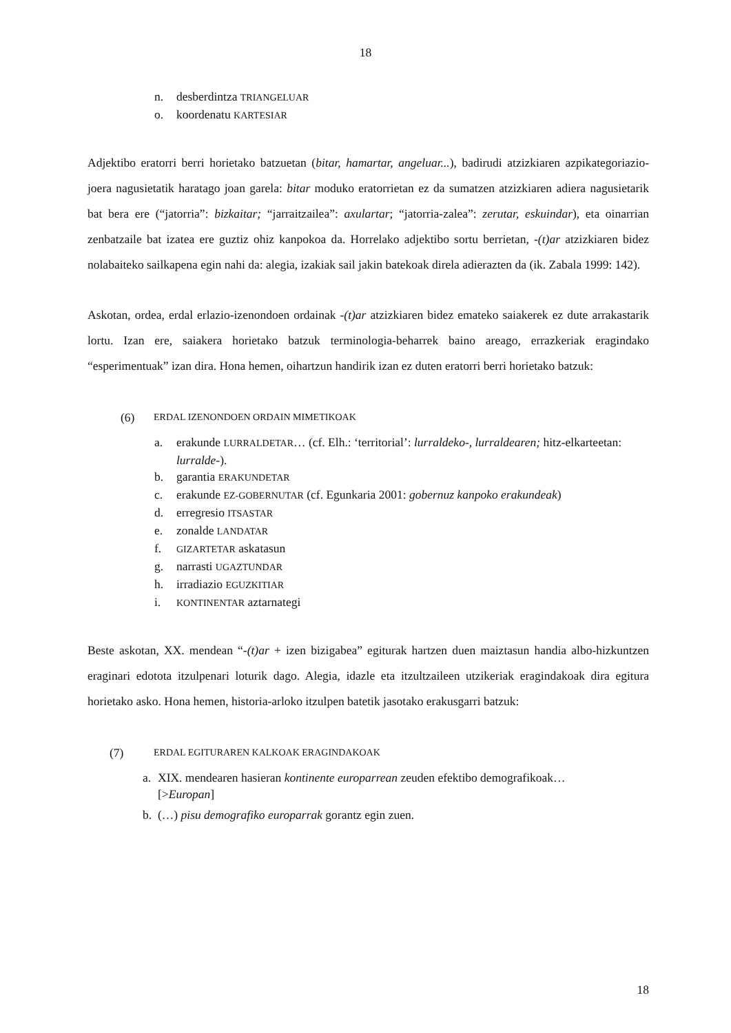18
n. desberdintza TRIANGELUAR
o. koordenatu KARTESIAR
Adjektibo eratorri berri horietako batzuetan (bitar, hamartar, angeluar...), badirudi atzizkiaren azpikategoriazio-joera nagusietatik haratago joan garela: bitar moduko eratorrietan ez da sumatzen atzizkiaren adiera nagusietarik bat bera ere (“jatorria”: bizkaitar; “jarraitzailea”: axulartar; “jatorria-zalea”: zerutar, eskuindar), eta oinarrian zenbatzaile bat izatea ere guztiz ohiz kanpokoa da. Horrelako adjektibo sortu berrietan, -(t)ar atzizkiaren bidez nolabaiteko sailkapena egin nahi da: alegia, izakiak sail jakin batekoak direla adierazten da (ik. Zabala 1999: 142).
Askotan, ordea, erdal erlazio-izenondoen ordainak -(t)ar atzizkiaren bidez emateko saiakerek ez dute arrakastarik lortu. Izan ere, saiakera horietako batzuk terminologia-beharrek baino areago, errazkeriak eragindako “esperimentuak” izan dira. Hona hemen, oihartzun handirik izan ez duten eratorri berri horietako batzuk:
(6) ERDAL IZENONDOEN ORDAIN MIMETIKOAK
a. erakunde LURRALDETAR… (cf. Elh.: ‘territorial’: lurraldeko-, lurraldearen; hitz-elkarteetan: lurralde-).
b. garantia ERAKUNDETAR
c. erakunde EZ-GOBERNUTAR (cf. Egunkaria 2001: gobernuz kanpoko erakundeak)
d. erregresio ITSASTAR
e. zonalde LANDATAR
f. GIZARTETAR askatasun
g. narrasti UGAZTUNDAR
h. irradiazio EGUZKITIAR
i. KONTINENTAR aztarnategi
Beste askotan, XX. mendean “-(t)ar + izen bizigabea” egiturak hartzen duen maiztasun handia albo-hizkuntzen eraginari edotota itzulpenari loturik dago. Alegia, idazle eta itzultzaileen utzikeriak eragindakoak dira egitura horietako asko. Hona hemen, historia-arloko itzulpen batetik jasotako erakusgarri batzuk:
(7) ERDAL EGITURAREN KALKOAK ERAGINDAKOAK
a. XIX. mendearen hasieran kontinente europarrean zeuden efektibo demografikoak…
[>Europan]
b. (…) pisu demografiko europarrak gorantz egin zuen.
18